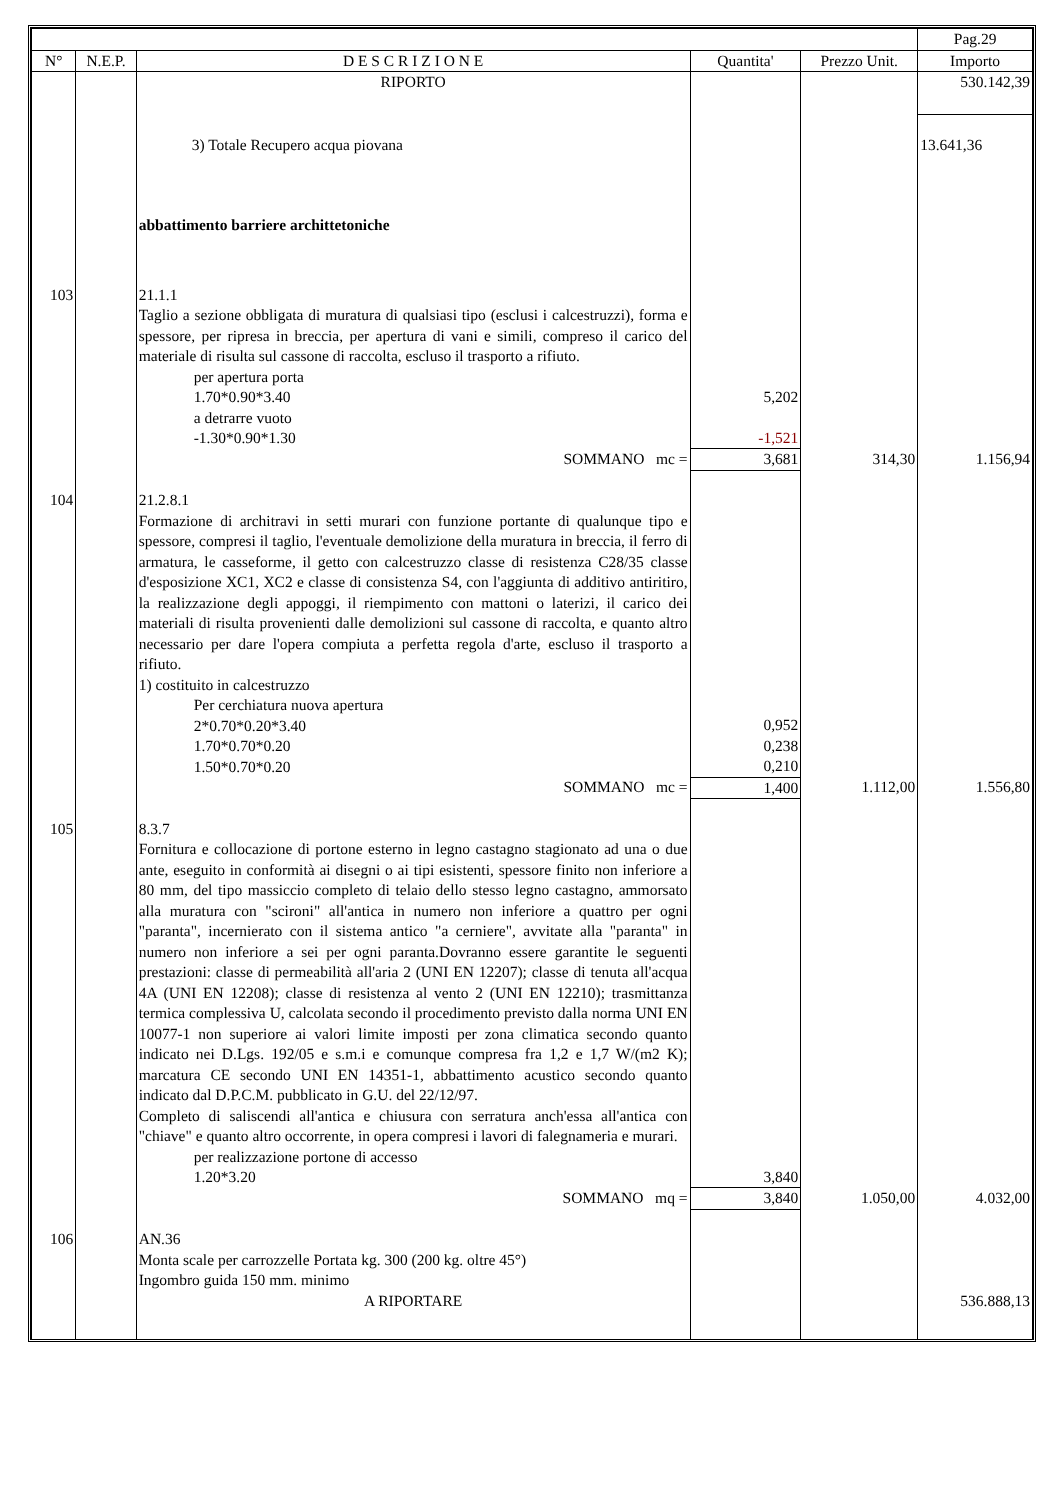| | | | | | Pag.29 |
| N° | N.E.P. | D E S C R I Z I O N E | Quantita' | Prezzo Unit. | Importo |
| | | RIPORTO | | | 530.142,39 |
| | | 3) Totale Recupero acqua piovana | | | 13.641,36 |
| | | abbattimento barriere archittetoniche | | | |
| 103 | | 21.1.1 Taglio a sezione obbligata di muratura di qualsiasi tipo (esclusi i calcestruzzi), forma e spessore, per ripresa in breccia, per apertura di vani e simili, compreso il carico del materiale di risulta sul cassone di raccolta, escluso il trasporto a rifiuto. per apertura porta 1.70*0.90*3.40 a detrarre vuoto -1.30*0.90*1.30 | 5,202 -1,521 | | |
| | | SOMMANO mc = | 3,681 | 314,30 | 1.156,94 |
| 104 | | 21.2.8.1 Formazione di architravi in setti murari con funzione portante di qualunque tipo e spessore, compresi il taglio, l'eventuale demolizione della muratura in breccia, il ferro di armatura, le casseforme, il getto con calcestruzzo classe di resistenza C28/35 classe d'esposizione XC1, XC2 e classe di consistenza S4, con l'aggiunta di additivo antiritiro, la realizzazione degli appoggi, il riempimento con mattoni o laterizi, il carico dei materiali di risulta provenienti dalle demolizioni sul cassone di raccolta, e quanto altro necessario per dare l'opera compiuta a perfetta regola d'arte, escluso il trasporto a rifiuto. 1) costituito in calcestruzzo Per cerchiatura nuova apertura 2*0.70*0.20*3.40 1.70*0.70*0.20 1.50*0.70*0.20 | 0,952 0,238 0,210 | | |
| | | SOMMANO mc = | 1,400 | 1.112,00 | 1.556,80 |
| 105 | | 8.3.7 Fornitura e collocazione di portone esterno in legno castagno stagionato ad una o due ante, eseguito in conformità ai disegni o ai tipi esistenti, spessore finito non inferiore a 80 mm, del tipo massiccio completo di telaio dello stesso legno castagno, ammorsato alla muratura con "scironi" all'antica in numero non inferiore a quattro per ogni "paranta", incernierato con il sistema antico "a cerniere", avvitate alla "paranta" in numero non inferiore a sei per ogni paranta.Dovranno essere garantite le seguenti prestazioni: classe di permeabilità all'aria 2 (UNI EN 12207); classe di tenuta all'acqua 4A (UNI EN 12208); classe di resistenza al vento 2 (UNI EN 12210); trasmittanza termica complessiva U, calcolata secondo il procedimento previsto dalla norma UNI EN 10077-1 non superiore ai valori limite imposti per zona climatica secondo quanto indicato nei D.Lgs. 192/05 e s.m.i e comunque compresa fra 1,2 e 1,7 W/(m2 K); marcatura CE secondo UNI EN 14351-1, abbattimento acustico secondo quanto indicato dal D.P.C.M. pubblicato in G.U. del 22/12/97. Completo di saliscendi all'antica e chiusura con serratura anch'essa all'antica con "chiave" e quanto altro occorrente, in opera compresi i lavori di falegnameria e murari. per realizzazione portone di accesso 1.20*3.20 | 3,840 | | |
| | | SOMMANO mq = | 3,840 | 1.050,00 | 4.032,00 |
| 106 | | AN.36 Monta scale per carrozzelle Portata kg. 300 (200 kg. oltre 45°) Ingombro guida 150 mm. minimo | | | |
| | | A RIPORTARE | | | 536.888,13 |